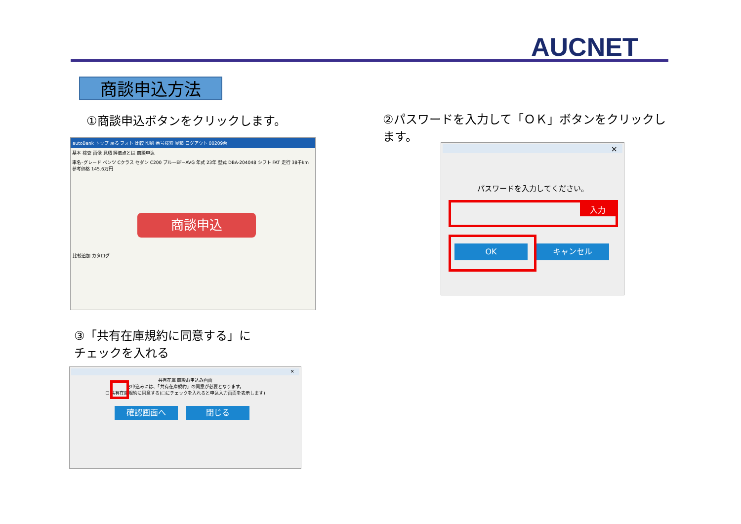AUCNET
商談申込方法
①商談申込ボタンをクリックします。
②パスワードを入力して「ＯＫ」ボタンをクリックします。
autoBank トップ 戻る フォト 比較 印刷 番号検索 見積 ログアウト 00209台
基本 検査 画像 見積 評価点とは 商談申込
車名･グレード ベンツ Cクラス セダン C200 ブルーEF−AVG 年式 23年 型式 DBA-204048 シフト FAT 走行 38千km 参考価格 145.6万円
商談申込
比較追加 カタログ
×
パスワードを入力してください。
入力
OK キャンセル
③「共有在庫規約に同意する」に
チェックを入れる
×
共有在庫 商談お申込み画面
お申込みには、「共有在庫規約」の同意が必要となります。
☐ 共有在庫規約に同意する(□にチェックを入れると申込入力画面を表示します)
確認画面へ 閉じる